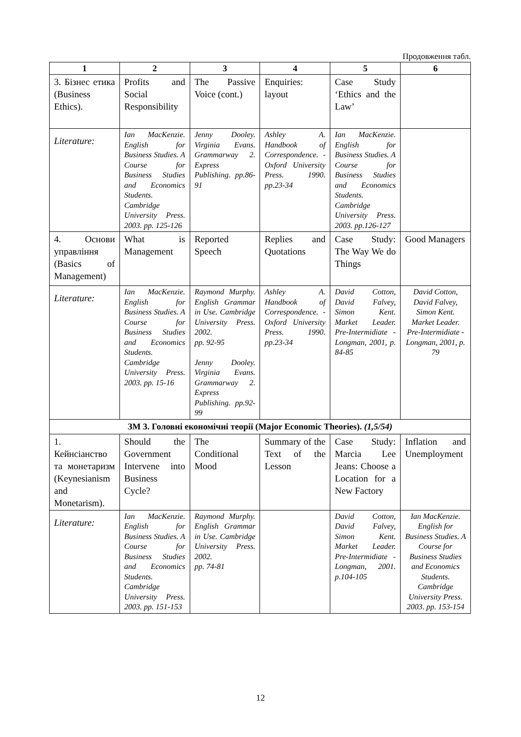Продовження табл.
| 1 | 2 | 3 | 4 | 5 | 6 |
| --- | --- | --- | --- | --- | --- |
| 3. Бізнес етика (Business Ethics). | Profits and Social Responsibility | The Passive Voice (cont.) | Enquiries: layout | Case Study ‘Ethics and the Law’ | |
| Literature: | Ian MacKenzie. English for Business Studies. A Course for Business Studies and Economics Students. Cambridge University Press. 2003. pp. 125-126 | Jenny Dooley. Virginia Evans. Grammarway 2. Express Publishing. pp.86-91 | Ashley A. Handbook of Correspondence. -Oxford University Press. 1990. pp.23-34 | Ian MacKenzie. English for Business Studies. A Course for Business Studies and Economics Students. Cambridge University Press. 2003. pp.126-127 | |
| 4. Основи управління (Basics of Management) | What is Management | Reported Speech | Replies and Quotations | Case Study: The Way We do Things | Good Managers |
| Literature: | Ian MacKenzie. English for Business Studies. A Course for Business Studies and Economics Students. Cambridge University Press. 2003. pp. 15-16 | Raymond Murphy. English Grammar in Use. Cambridge University Press. 2002. pp. 92-95 Jenny Dooley. Virginia Evans. Grammarway 2. Express Publishing. pp.92-99 | Ashley A. Handbook of Correspondence. -Oxford University Press. 1990. pp.23-34 | David Cotton, David Falvey, Simon Kent. Market Leader. Pre-Intermidiate - Longman, 2001, p. 84-85 | David Cotton, David Falvey, Simon Kent. Market Leader. Pre-Intermidiate - Longman, 2001, p. 79 |
| ЗМ 3. Головні економічні теорії (Major Economic Theories). (1,5/54) | | | | | |
| 1. Кейнсіанство та монетаризм (Keynesianism and Monetarism). | Should the Government Intervene into Business Cycle? | The Conditional Mood | Summary of the Text of the Lesson | Case Study: Marcia Lee Jeans: Choose a Location for a New Factory | Inflation and Unemployment |
| Literature: | Ian MacKenzie. English for Business Studies. A Course for Business Studies and Economics Students. Cambridge University Press. 2003. pp. 151-153 | Raymond Murphy. English Grammar in Use. Cambridge University Press. 2002. pp. 74-81 | | David Cotton, David Falvey, Simon Kent. Market Leader. Pre-Intermidiate - Longman, 2001. p.104-105 | Ian MacKenzie. English for Business Studies. A Course for Business Studies and Economics Students. Cambridge University Press. 2003. pp. 153-154 |
12